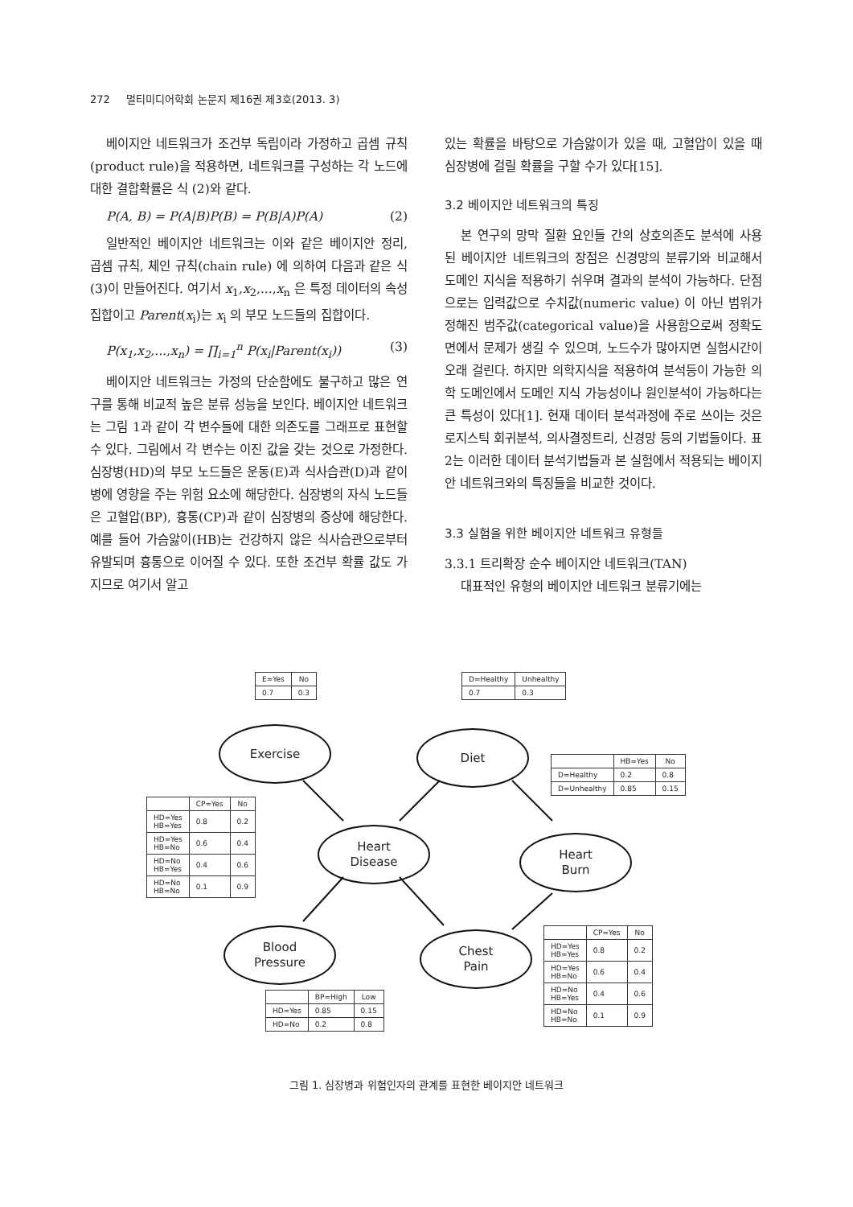272 멀티미디어학회 논문지 제16권 제3호(2013. 3)
베이지안 네트워크가 조건부 독립이라 가정하고 곱셈 규칙(product rule)을 적용하면, 네트워크를 구성하는 각 노드에 대한 결합확률은 식 (2)와 같다.
P(A, B) = P(A|B)P(B) = P(B|A)P(A) (2)
일반적인 베이지안 네트워크는 이와 같은 베이지안 정리, 곱셈 규칙, 체인 규칙(chain rule) 에 의하여 다음과 같은 식 (3)이 만들어진다. 여기서 x<sub>1</sub>,x<sub>2</sub>,...,x<sub>n</sub> 은 특정 데이터의 속성 집합이고 Parent(x<sub>i</sub>)는 x<sub>i</sub> 의 부모 노드들의 집합이다.
P(x<sub>1</sub>,x<sub>2</sub>,...,x<sub>n</sub>) = ∏<sub>i=1</sub><sup>n</sup> P(x<sub>i</sub>|Parent(x<sub>i</sub>)) (3)
베이지안 네트워크는 가정의 단순함에도 불구하고 많은 연구를 통해 비교적 높은 분류 성능을 보인다. 베이지안 네트워크는 그림 1과 같이 각 변수들에 대한 의존도를 그래프로 표현할 수 있다. 그림에서 각 변수는 이진 값을 갖는 것으로 가정한다. 심장병(HD)의 부모 노드들은 운동(E)과 식사습관(D)과 같이 병에 영향을 주는 위험 요소에 해당한다. 심장병의 자식 노드들은 고혈압(BP), 흉통(CP)과 같이 심장병의 증상에 해당한다. 예를 들어 가슴앓이(HB)는 건강하지 않은 식사습관으로부터 유발되며 흉통으로 이어질 수 있다. 또한 조건부 확률 값도 가지므로 여기서 알고
있는 확률을 바탕으로 가슴앓이가 있을 때, 고혈압이 있을 때 심장병에 걸릴 확률을 구할 수가 있다[15].
3.2 베이지안 네트워크의 특징
본 연구의 망막 질환 요인들 간의 상호의존도 분석에 사용된 베이지안 네트워크의 장점은 신경망의 분류기와 비교해서 도메인 지식을 적용하기 쉬우며 결과의 분석이 가능하다. 단점으로는 입력값으로 수치값(numeric value) 이 아닌 범위가 정해진 범주값(categorical value)을 사용함으로써 정확도면에서 문제가 생길 수 있으며, 노드수가 많아지면 실험시간이 오래 걸린다. 하지만 의학지식을 적용하여 분석등이 가능한 의학 도메인에서 도메인 지식 가능성이나 원인분석이 가능하다는 큰 특성이 있다[1]. 현재 데이터 분석과정에 주로 쓰이는 것은 로지스틱 회귀분석, 의사결정트리, 신경망 등의 기법들이다. 표 2는 이러한 데이터 분석기법들과 본 실험에서 적용되는 베이지안 네트워크와의 특징들을 비교한 것이다.
3.3 실험을 위한 베이지안 네트워크 유형들
3.3.1 트리확장 순수 베이지안 네트워크(TAN)
대표적인 유형의 베이지안 네트워크 분류기에는
| E=Yes | No |
| --- | --- |
| 0.7 | 0.3 |
| D=Healthy | Unhealthy |
| --- | --- |
| 0.7 | 0.3 |
Exercise Diet
| | HB=Yes | No |
| --- | --- | --- |
| D=Healthy | 0.2 | 0.8 |
| D=Unhealthy | 0.85 | 0.15 |
| | CP=Yes | No |
| --- | --- | --- |
| HD=Yes HB=Yes | 0.8 | 0.2 |
| HD=Yes HB=No | 0.6 | 0.4 |
| HD=No HB=Yes | 0.4 | 0.6 |
| HD=No HB=No | 0.1 | 0.9 |
Heart
Disease
Heart
Burn
Blood
Pressure
Chest
Pain
| | CP=Yes | No |
| --- | --- | --- |
| HD=Yes HB=Yes | 0.8 | 0.2 |
| HD=Yes HB=No | 0.6 | 0.4 |
| HD=No HB=Yes | 0.4 | 0.6 |
| HD=No HB=No | 0.1 | 0.9 |
| | BP=High | Low |
| --- | --- | --- |
| HD=Yes | 0.85 | 0.15 |
| HD=No | 0.2 | 0.8 |
그림 1. 심장병과 위험인자의 관계를 표현한 베이지안 네트워크